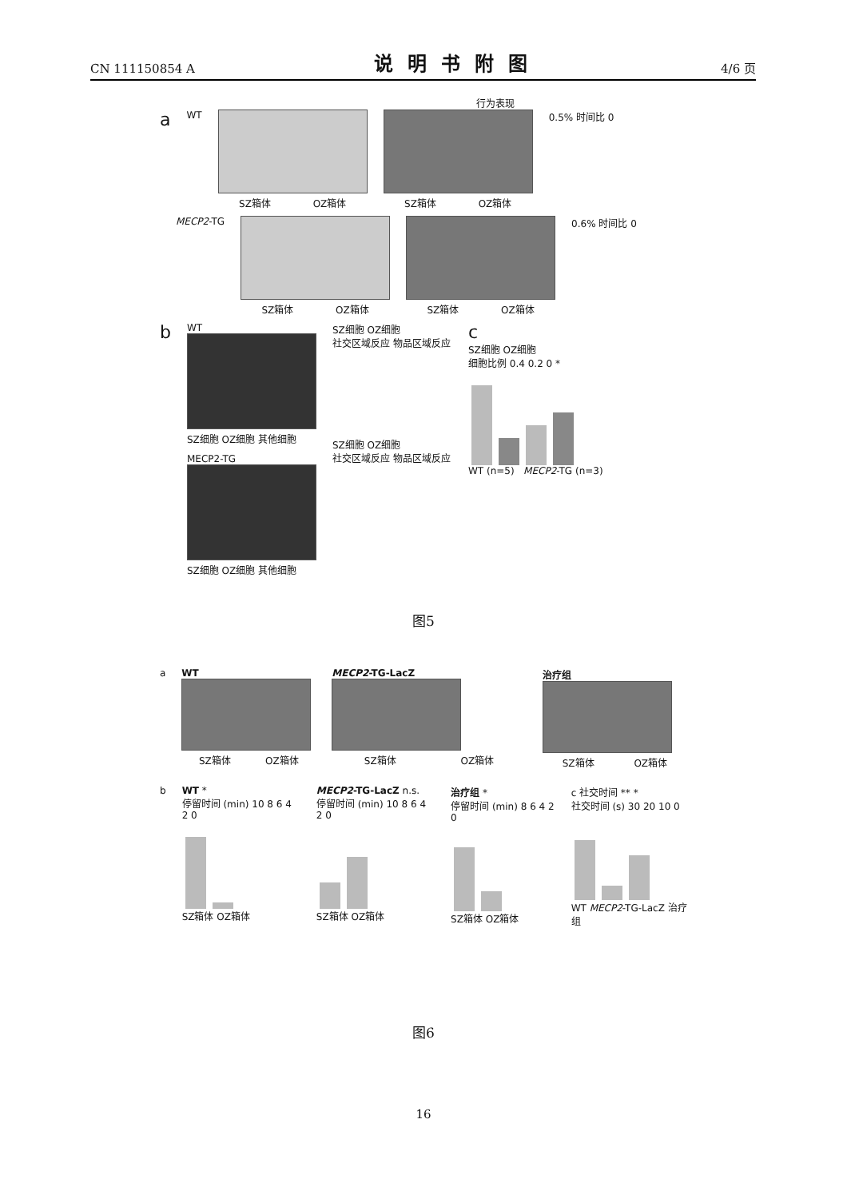CN 111150854 A 说明书附图 4/6 页
行为表现
a WT SZ箱体 OZ箱体 SZ箱体 OZ箱体 0.5% 时间比 0
MECP2-TG SZ箱体 OZ箱体 SZ箱体 OZ箱体 0.6% 时间比 0
b
WT
SZ细胞 OZ细胞 其他细胞
MECP2-TG
SZ细胞 OZ细胞 其他细胞
SZ细胞 OZ细胞
社交区域反应 物品区域反应
SZ细胞 OZ细胞
社交区域反应 物品区域反应
c
SZ细胞 OZ细胞
细胞比例 0.4 0.2 0 *
WT (n=5) MECP2-TG (n=3)
图5
a WT
SZ箱体 OZ箱体
MECP2-TG-LacZ
SZ箱体 OZ箱体
治疗组
SZ箱体 OZ箱体
b WT *
停留时间 (min) 10 8 6 4 2 0
SZ箱体 OZ箱体
MECP2-TG-LacZ n.s.
停留时间 (min) 10 8 6 4 2 0
SZ箱体 OZ箱体
治疗组 *
停留时间 (min) 8 6 4 2 0
SZ箱体 OZ箱体
c 社交时间 ** *
社交时间 (s) 30 20 10 0
WT MECP2-TG-LacZ 治疗组
图6
16